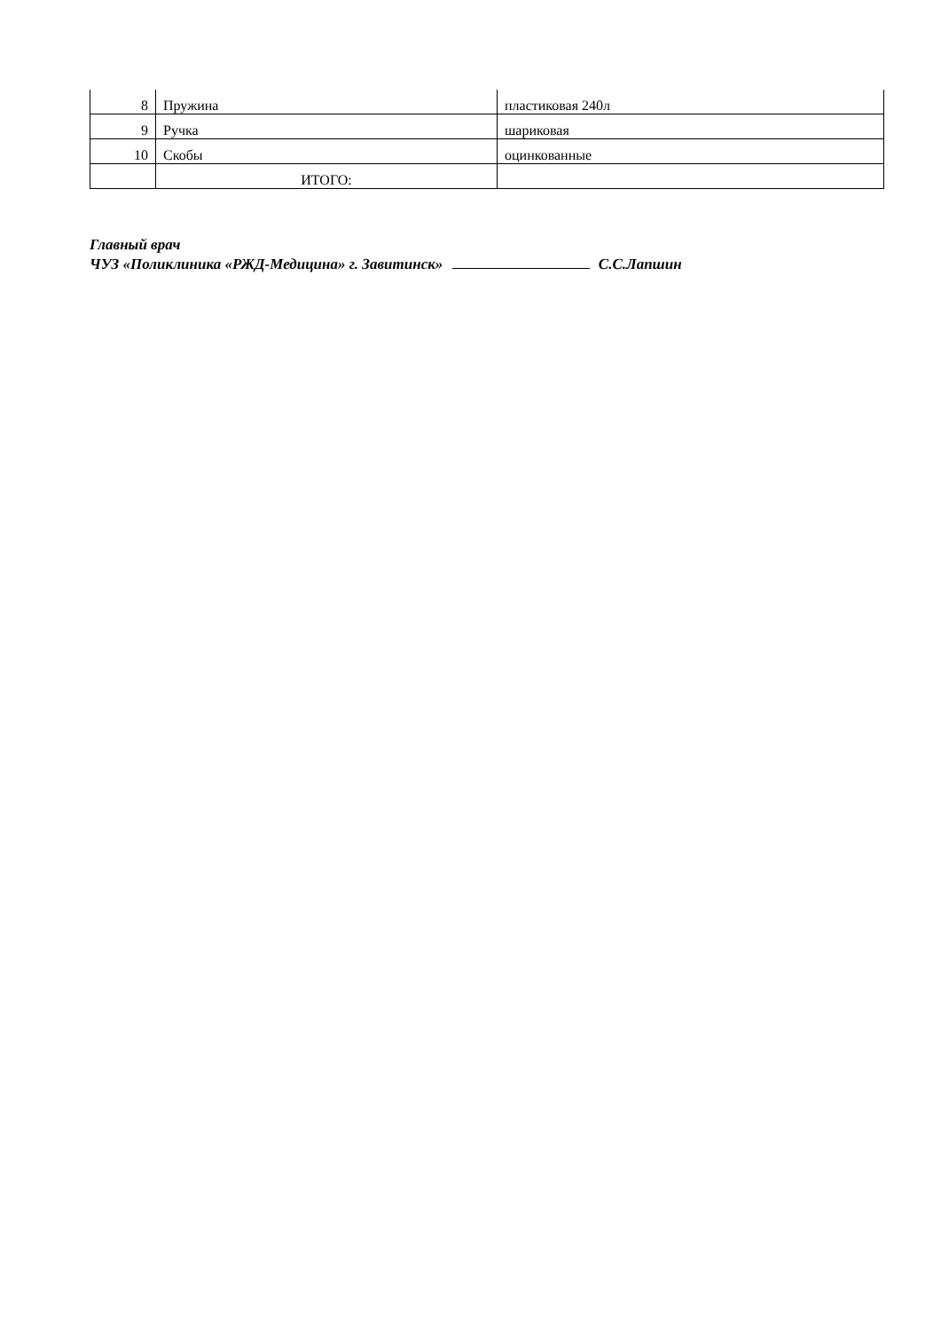| 8 | Пружина | пластиковая 240л |
| 9 | Ручка | шариковая |
| 10 | Скобы | оцинкованные |
| | ИТОГО: | |
Главный врач
ЧУЗ «Поликлиника «РЖД-Медицина» г. Завитинск» С.С.Лапшин